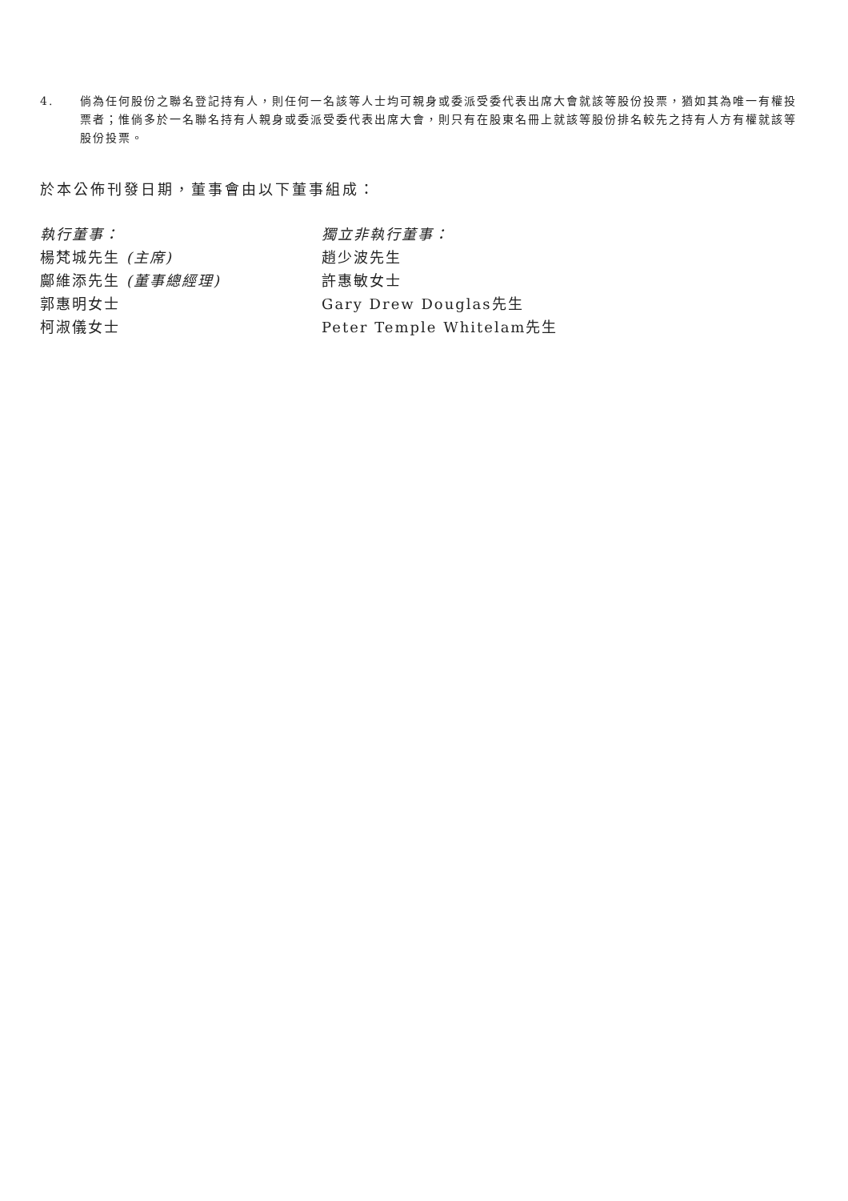4. 倘為任何股份之聯名登記持有人，則任何一名該等人士均可親身或委派受委代表出席大會就該等股份投票，猶如其為唯一有權投票者；惟倘多於一名聯名持有人親身或委派受委代表出席大會，則只有在股東名冊上就該等股份排名較先之持有人方有權就該等股份投票。
於本公佈刊發日期，董事會由以下董事組成：
執行董事：
楊梵城先生 (主席)
鄺維添先生 (董事總經理)
郭惠明女士
柯淑儀女士
獨立非執行董事：
趙少波先生
許惠敏女士
Gary Drew Douglas先生
Peter Temple Whitelam先生